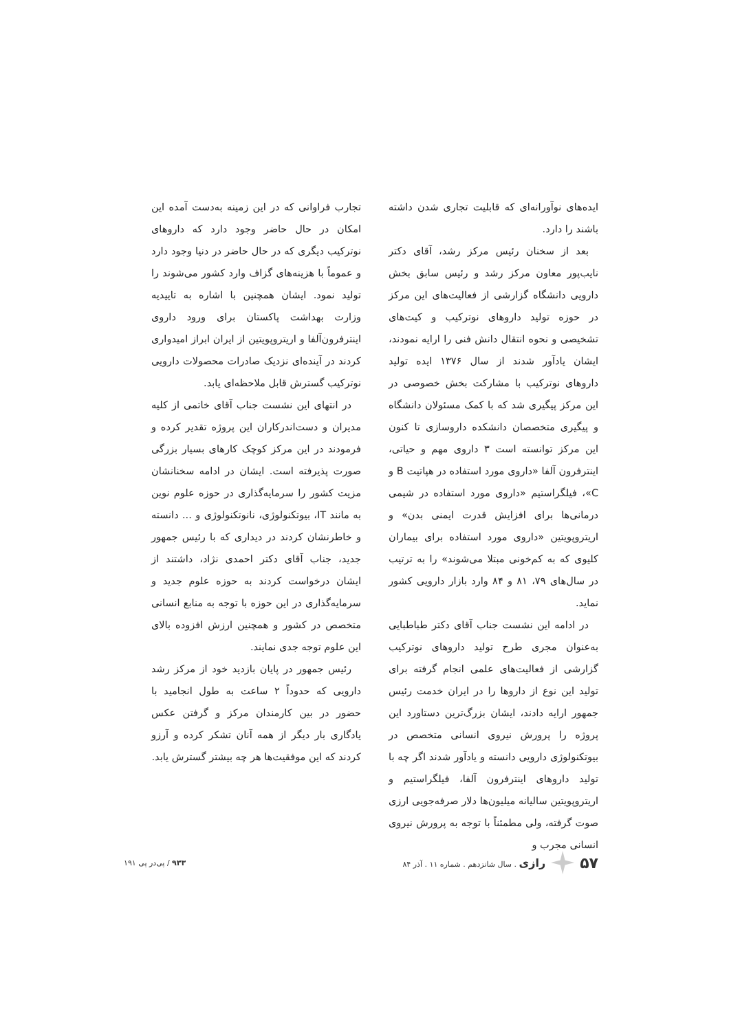ایده‌های نوآورانه‌ای که قابلیت تجاری شدن داشته باشند را دارد.
بعد از سخنان رئیس مرکز رشد، آقای دکتر نایب‌پور معاون مرکز رشد و رئیس سابق بخش دارویی دانشگاه گزارشی از فعالیت‌های این مرکز در حوزه تولید داروهای نوترکیب و کیت‌های تشخیصی و نحوه انتقال دانش فنی را ارایه نمودند، ایشان یادآور شدند از سال ۱۳۷۶ ایده تولید داروهای نوترکیب با مشارکت بخش خصوصی در این مرکز پیگیری شد که با کمک مسئولان دانشگاه و پیگیری متخصصان دانشکده داروسازی تا کنون این مرکز توانسته است ۳ داروی مهم و حیاتی، اینترفرون آلفا «داروی مورد استفاده در هپاتیت B و C»، فیلگراستیم «داروی مورد استفاده در شیمی درمانی‌ها برای افزایش قدرت ایمنی بدن» و اریتروپویتین «داروی مورد استفاده برای بیماران کلیوی که به کم‌خونی مبتلا می‌شوند» را به ترتیب در سال‌های ۷۹، ۸۱ و ۸۴ وارد بازار دارویی کشور نماید.
در ادامه این نشست جناب آقای دکتر طباطبایی به‌عنوان مجری طرح تولید داروهای نوترکیب گزارشی از فعالیت‌های علمی انجام گرفته برای تولید این نوع از داروها را در ایران خدمت رئیس جمهور ارایه دادند، ایشان بزرگ‌ترین دستاورد این پروژه را پرورش نیروی انسانی متخصص در بیوتکنولوژی دارویی دانسته و یادآور شدند اگر چه با تولید داروهای اینترفرون آلفا، فیلگراستیم و اریتروپویتین سالیانه میلیون‌ها دلار صرفه‌جویی ارزی صوت گرفته، ولی مطمئناً با توجه به پرورش نیروی انسانی مجرب و
تجارب فراوانی که در این زمینه به‌دست آمده این امکان در حال حاضر وجود دارد که داروهای نوترکیب دیگری که در حال حاضر در دنیا وجود دارد و عموماً با هزینه‌های گزاف وارد کشور می‌شوند را تولید نمود. ایشان همچنین با اشاره به تاییدیه وزارت بهداشت پاکستان برای ورود داروی اینترفرون‌آلفا و اریتروپویتین از ایران ابراز امیدواری کردند در آینده‌ای نزدیک صادرات محصولات دارویی نوترکیب گسترش قابل ملاحظه‌ای یابد.
در انتهای این نشست جناب آقای خاتمی از کلیه مدیران و دست‌اندرکاران این پروژه تقدیر کرده و فرمودند در این مرکز کوچک کارهای بسیار بزرگی صورت پذیرفته است. ایشان در ادامه سخنانشان مزیت کشور را سرمایه‌گذاری در حوزه علوم نوین به مانند IT، بیوتکنولوژی، نانوتکنولوژی و ... دانسته و خاطرنشان کردند در دیداری که با رئیس جمهور جدید، جناب آقای دکتر احمدی نژاد، داشتند از ایشان درخواست کردند به حوزه علوم جدید و سرمایه‌گذاری در این حوزه با توجه به منابع انسانی متخصص در کشور و همچنین ارزش افزوده بالای این علوم توجه جدی نمایند.
رئیس جمهور در پایان بازدید خود از مرکز رشد دارویی که حدوداً ۲ ساعت به طول انجامید با حضور در بین کارمندان مرکز و گرفتن عکس یادگاری بار دیگر از همه آنان تشکر کرده و آرزو کردند که این موفقیت‌ها هر چه بیشتر گسترش یابد.
۵۷ رازی . سال شانزدهم . شماره ۱۱ . آذر ۸۴
۹۳۳ / پی‌در پی ۱۹۱